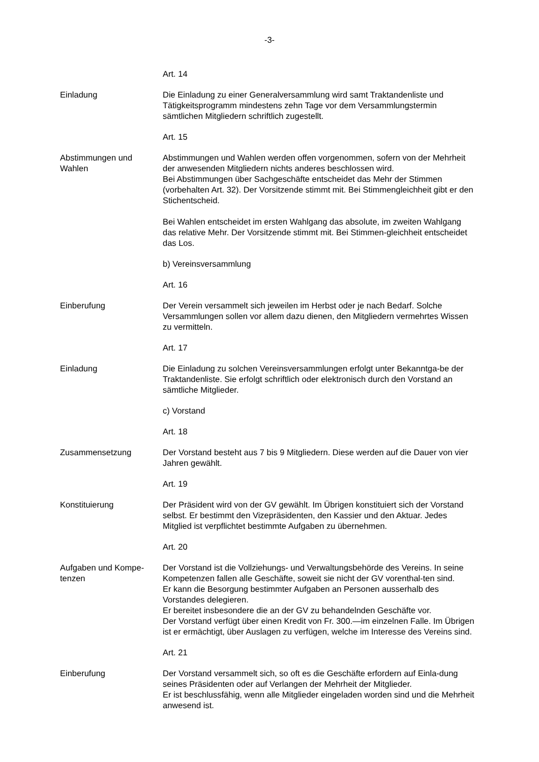-3-
Art. 14
Einladung Die Einladung zu einer Generalversammlung wird samt Traktandenliste und Tätigkeitsprogramm mindestens zehn Tage vor dem Versammlungstermin sämtlichen Mitgliedern schriftlich zugestellt.
Art. 15
Abstimmungen und
Wahlen
Abstimmungen und Wahlen werden offen vorgenommen, sofern von der Mehrheit der anwesenden Mitgliedern nichts anderes beschlossen wird.
Bei Abstimmungen über Sachgeschäfte entscheidet das Mehr der Stimmen (vorbehalten Art. 32). Der Vorsitzende stimmt mit. Bei Stimmengleichheit gibt er den Stichentscheid.
Bei Wahlen entscheidet im ersten Wahlgang das absolute, im zweiten Wahlgang das relative Mehr. Der Vorsitzende stimmt mit. Bei Stimmen-gleichheit entscheidet das Los.
b) Vereinsversammlung
Art. 16
Einberufung Der Verein versammelt sich jeweilen im Herbst oder je nach Bedarf. Solche Versammlungen sollen vor allem dazu dienen, den Mitgliedern vermehrtes Wissen zu vermitteln.
Art. 17
Einladung Die Einladung zu solchen Vereinsversammlungen erfolgt unter Bekanntga-be der Traktandenliste. Sie erfolgt schriftlich oder elektronisch durch den Vorstand an sämtliche Mitglieder.
c) Vorstand
Art. 18
Zusammensetzung Der Vorstand besteht aus 7 bis 9 Mitgliedern. Diese werden auf die Dauer von vier Jahren gewählt.
Art. 19
Konstituierung Der Präsident wird von der GV gewählt. Im Übrigen konstituiert sich der Vorstand selbst. Er bestimmt den Vizepräsidenten, den Kassier und den Aktuar. Jedes Mitglied ist verpflichtet bestimmte Aufgaben zu übernehmen.
Art. 20
Aufgaben und Kompe-
tenzen
Der Vorstand ist die Vollziehungs- und Verwaltungsbehörde des Vereins. In seine Kompetenzen fallen alle Geschäfte, soweit sie nicht der GV vorenthal-ten sind.
Er kann die Besorgung bestimmter Aufgaben an Personen ausserhalb des Vorstandes delegieren.
Er bereitet insbesondere die an der GV zu behandelnden Geschäfte vor.
Der Vorstand verfügt über einen Kredit von Fr. 300.—im einzelnen Falle. Im Übrigen ist er ermächtigt, über Auslagen zu verfügen, welche im Interesse des Vereins sind.
Art. 21
Einberufung Der Vorstand versammelt sich, so oft es die Geschäfte erfordern auf Einla-dung seines Präsidenten oder auf Verlangen der Mehrheit der Mitglieder.
Er ist beschlussfähig, wenn alle Mitglieder eingeladen worden sind und die Mehrheit anwesend ist.